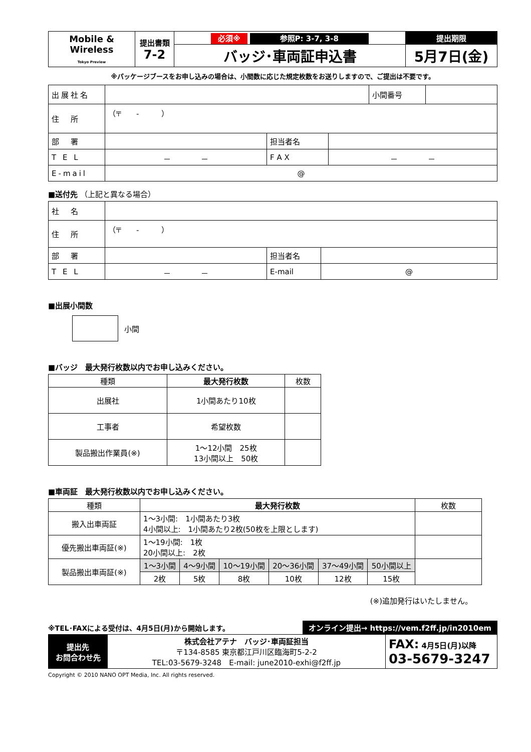| Mobile & Wireless Tokyo Preview | 提出書類 7-2 | 必須※ 参照P: 3-7, 3-8 | 提出期限 |
| | | バッジ･車両証申込書 | 5月7日(金) |
※パッケージブースをお申し込みの場合は、小間数に応じた規定枚数をお送りしますので、ご提出は不要です。
| 出展社名 | | | | 小間番号 | |
| 住 所 | （〒 - ） | | | | |
| 部 署 | | 担当者名 | | | |
| T E L | － － | F A X | － － | | |
| E-mail | @ | | | | |
■送付先 （上記と異なる場合）
| 社 名 | | | |
| 住 所 | （〒 - ） | | |
| 部 署 | | 担当者名 | |
| T E L | － － | E-mail | @ |
■出展小間数
小間
■バッジ　最大発行枚数以内でお申し込みください。
| 種類 | 最大発行枚数 | 枚数 |
| 出展社 | 1小間あたり10枚 | |
| 工事者 | 希望枚数 | |
| 製品搬出作業員(※) | 1～12小間 25枚 13小間以上 50枚 | |
■車両証　最大発行枚数以内でお申し込みください。
| 種類 | 最大発行枚数 | | | | | | 枚数 |
| 搬入出車両証 | 1～3小間: 1小間あたり3枚 4小間以上: 1小間あたり2枚(50枚を上限とします) | | | | | | |
| 優先搬出車両証(※) | 1～19小間: 1枚 20小間以上: 2枚 | | | | | | |
| 製品搬出車両証(※) | 1～3小間 | 4～9小間 | 10～19小間 | 20～36小間 | 37～49小間 | 50小間以上 | |
| | 2枚 | 5枚 | 8枚 | 10枚 | 12枚 | 15枚 | |
(※)追加発行はいたしません。
※TEL･FAXによる受付は、4月5日(月)から開始します。 オンライン提出→ https://vem.f2ff.jp/in2010em
| 提出先 お問合わせ先 | 株式会社アテナ バッジ･車両証担当 〒134-8585 東京都江戸川区臨海町5-2-2 TEL:03-5679-3248 E-mail: june2010-exhi@f2ff.jp | FAX: 4月5日(月)以降 03-5679-3247 |
Copyright © 2010 NANO OPT Media, Inc. All rights reserved.